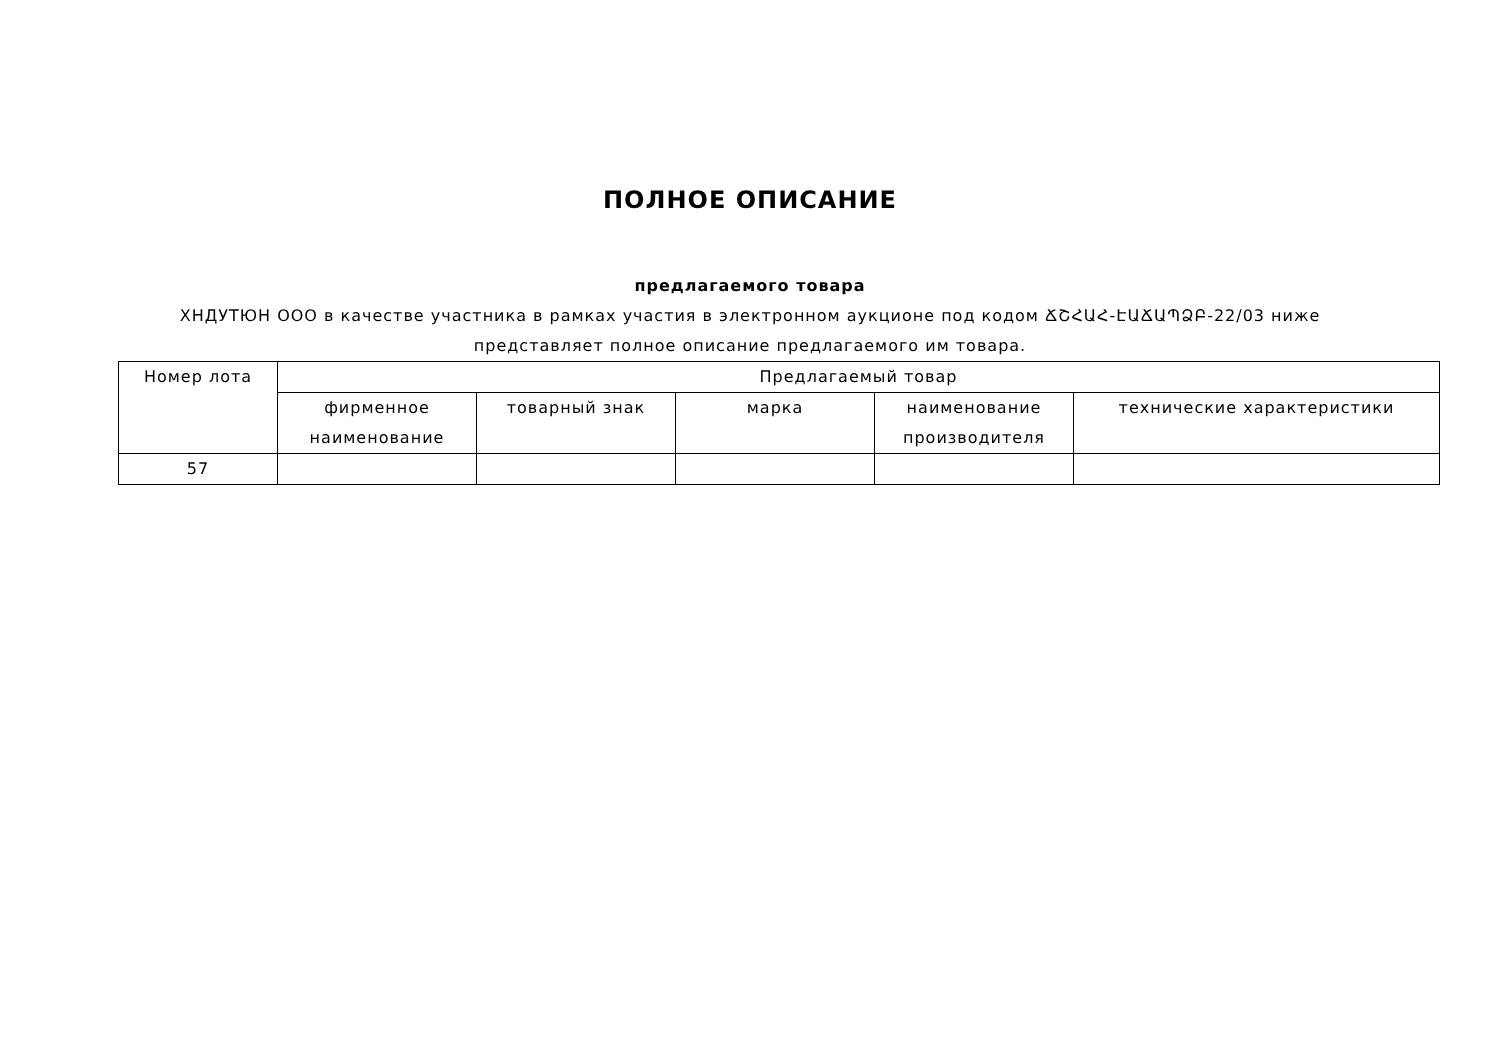ПОЛНОЕ ОПИСАНИЕ
предлагаемого товара
ХНДУТЮН ООО в качестве участника в рамках участия в электронном аукционе под кодом ՃՇՀԱՀ-ԷԱՃԱՊՁԲ-22/03 ниже представляет полное описание предлагаемого им товара.
| Номер лота | Предлагаемый товар | | | | |
| --- | --- | --- | --- | --- | --- |
| | фирменное наименование | товарный знак | марка | наименование производителя | технические характеристики |
| 57 | | | | | |